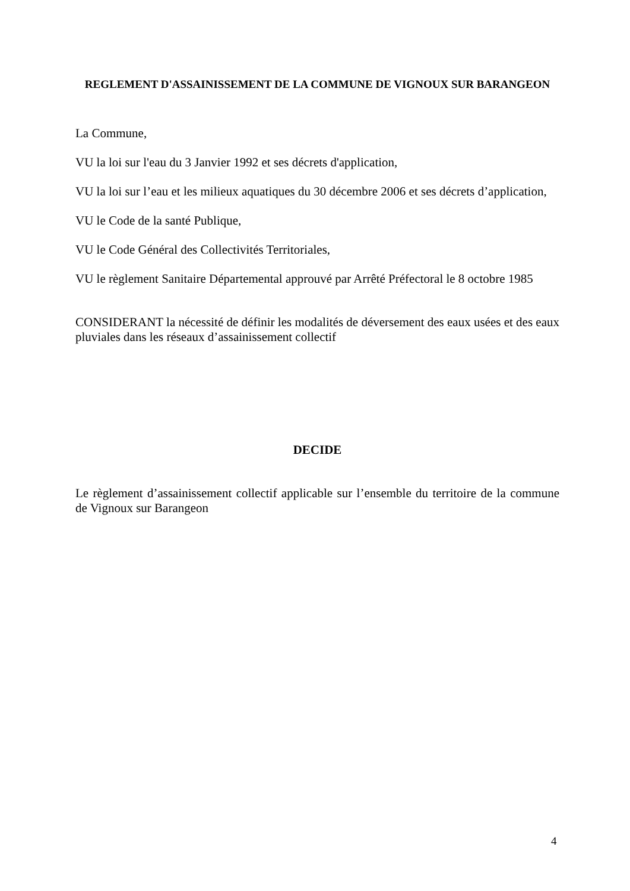REGLEMENT D'ASSAINISSEMENT DE LA COMMUNE DE VIGNOUX SUR BARANGEON
La Commune,
VU la loi sur l'eau du 3 Janvier 1992 et ses décrets d'application,
VU la loi sur l’eau et les milieux aquatiques du 30 décembre 2006 et ses décrets d’application,
VU le Code de la santé Publique,
VU le Code Général des Collectivités Territoriales,
VU le règlement Sanitaire Départemental approuvé par Arrêté Préfectoral le 8 octobre 1985
CONSIDERANT la nécessité de définir les modalités de déversement des eaux usées et des eaux pluviales dans les réseaux d’assainissement collectif
DECIDE
Le règlement d’assainissement collectif applicable sur l’ensemble du territoire de la commune de Vignoux sur Barangeon
4